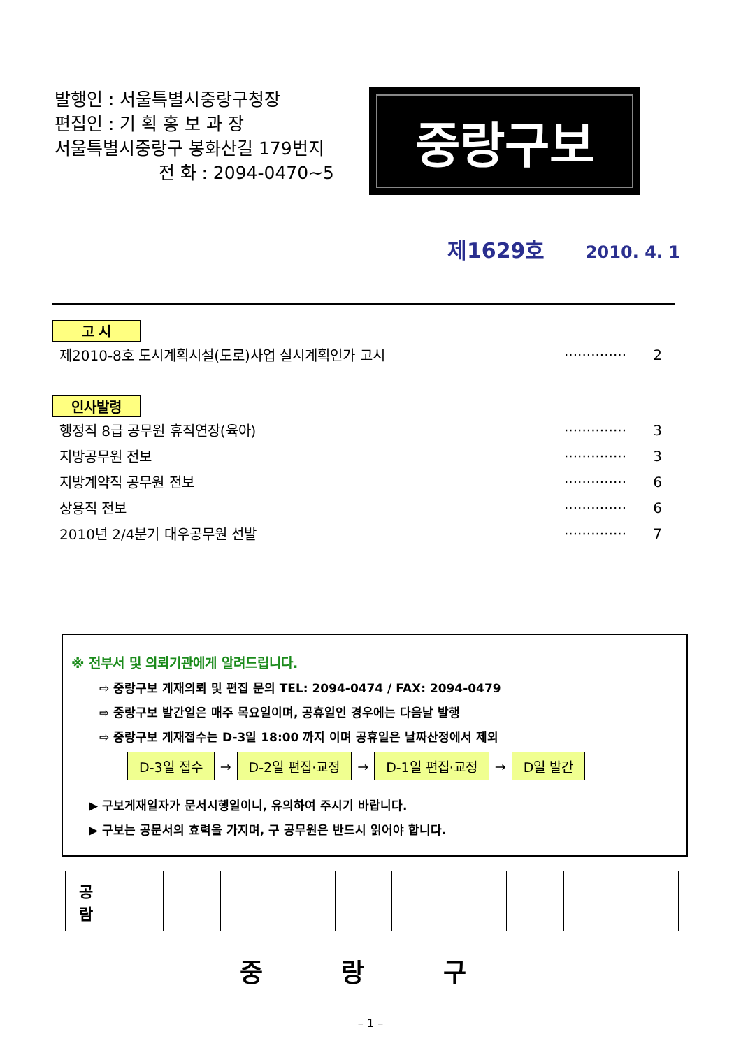발행인 : 서울특별시중랑구청장
편집인 : 기 획 홍 보 과 장
서울특별시중랑구 봉화산길 179번지
전 화 : 2094-0470~5
중랑구보
제1629호 2010. 4. 1
고 시
제2010-8호 도시계획시설(도로)사업 실시계획인가 고시 ·············· 2
인사발령
행정직 8급 공무원 휴직연장(육아) ·············· 3
지방공무원 전보 ·············· 3
지방계약직 공무원 전보 ·············· 6
상용직 전보 ·············· 6
2010년 2/4분기 대우공무원 선발 ·············· 7
※ 전부서 및 의뢰기관에게 알려드립니다.
⇨ 중랑구보 게재의뢰 및 편집 문의 TEL: 2094-0474 / FAX: 2094-0479
⇨ 중랑구보 발간일은 매주 목요일이며, 공휴일인 경우에는 다음날 발행
⇨ 중랑구보 게재접수는 D-3일 18:00 까지 이며 공휴일은 날짜산정에서 제외
D-3일 접수
→
D-2일 편집·교정
→
D-1일 편집·교정
→
D일 발간
▶ 구보게재일자가 문서시행일이니, 유의하여 주시기 바랍니다.
▶ 구보는 공문서의 효력을 가지며, 구 공무원은 반드시 읽어야 합니다.
| 공 람 | | | | | | | | | | |
중 랑 구
– 1 –